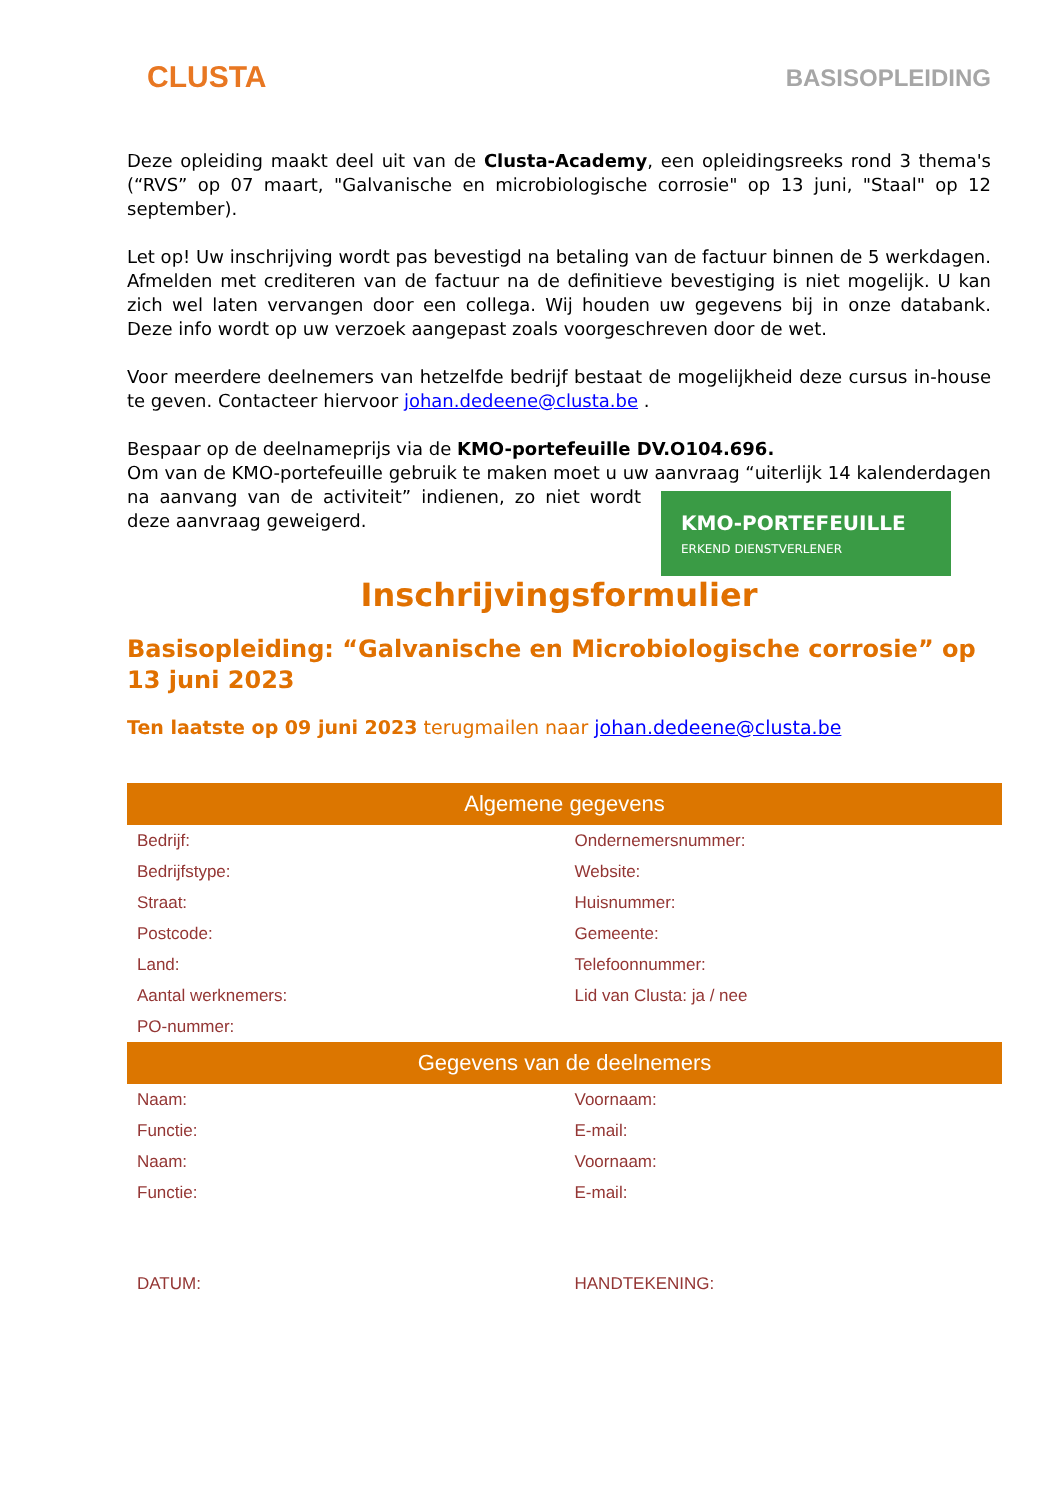CLUSTA
BASISOPLEIDING
Deze opleiding maakt deel uit van de Clusta-Academy, een opleidingsreeks rond 3 thema's (“RVS” op 07 maart, "Galvanische en microbiologische corrosie" op 13 juni, "Staal" op 12 september).
Let op! Uw inschrijving wordt pas bevestigd na betaling van de factuur binnen de 5 werkdagen. Afmelden met crediteren van de factuur na de definitieve bevestiging is niet mogelijk. U kan zich wel laten vervangen door een collega. Wij houden uw gegevens bij in onze databank. Deze info wordt op uw verzoek aangepast zoals voorgeschreven door de wet.
Voor meerdere deelnemers van hetzelfde bedrijf bestaat de mogelijkheid deze cursus in-house te geven. Contacteer hiervoor johan.dedeene@clusta.be .
Bespaar op de deelnameprijs via de KMO-portefeuille DV.O104.696.
Om van de KMO-portefeuille gebruik te maken moet u uw aanvraag “uiterlijk 14 kalenderdagen na aanvang van de activiteit” KMO-PORTEFEUILLE
ERKEND DIENSTVERLENER indienen, zo niet wordt deze aanvraag geweigerd.
Inschrijvingsformulier
Basisopleiding: “Galvanische en Microbiologische corrosie” op 13 juni 2023
Ten laatste op 09 juni 2023 terugmailen naar johan.dedeene@clusta.be
| Algemene gegevens | |
| --- | --- |
| Bedrijf: | Ondernemersnummer: |
| Bedrijfstype: | Website: |
| Straat: | Huisnummer: |
| Postcode: | Gemeente: |
| Land: | Telefoonnummer: |
| Aantal werknemers: | Lid van Clusta: ja / nee |
| PO-nummer: | |
| Gegevens van de deelnemers | |
| Naam: | Voornaam: |
| Functie: | E-mail: |
| Naam: | Voornaam: |
| Functie: | E-mail: |
| DATUM: | HANDTEKENING: |